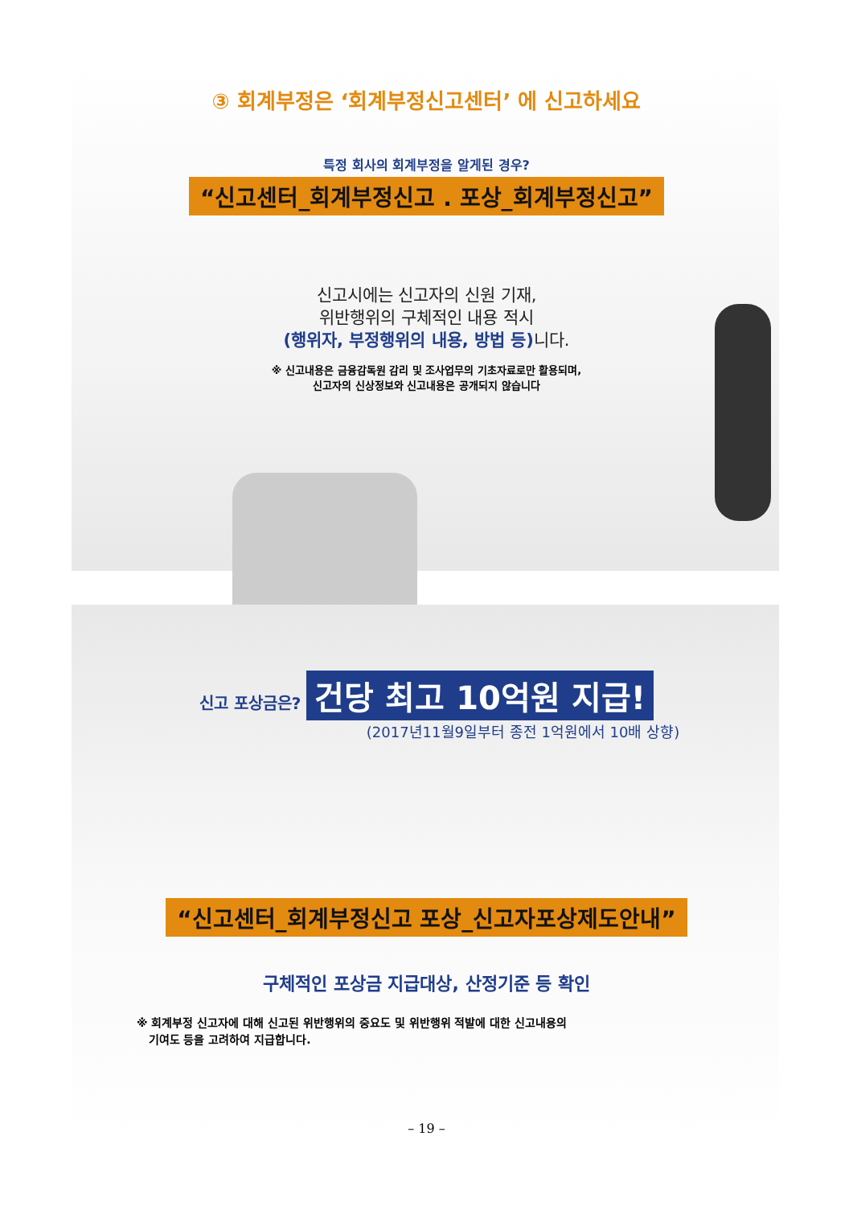③ 회계부정은 ‘회계부정신고센터’ 에 신고하세요
특정 회사의 회계부정을 알게된 경우?
“신고센터_회계부정신고 . 포상_회계부정신고”
신고시에는 신고자의 신원 기재,
위반행위의 구체적인 내용 적시
(행위자, 부정행위의 내용, 방법 등) 니다.
※ 신고내용은 금융감독원 감리 및 조사업무의 기초자료로만 활용되며,
신고자의 신상정보와 신고내용은 공개되지 않습니다
신고 포상금은? 건당 최고 10억원 지급!
(2017년11월9일부터 종전 1억원에서 10배 상향)
“신고센터_회계부정신고 포상_신고자포상제도안내”
구체적인 포상금 지급대상, 산정기준 등 확인
※ 회계부정 신고자에 대해 신고된 위반행위의 중요도 및 위반행위 적발에 대한 신고내용의
기여도 등을 고려하여 지급합니다.
– 19 –